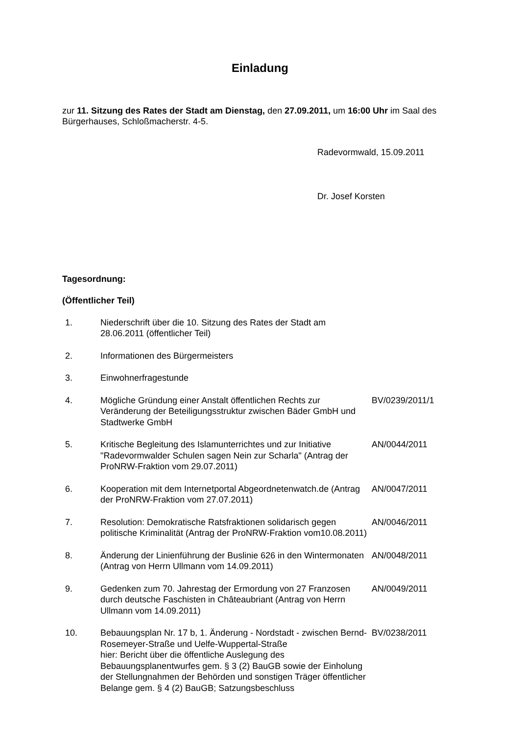Einladung
zur 11. Sitzung des Rates der Stadt am Dienstag, den 27.09.2011, um 16:00 Uhr im Saal des Bürgerhauses, Schloßmacherstr. 4-5.
Radevormwald, 15.09.2011
Dr. Josef Korsten
Tagesordnung:
(Öffentlicher Teil)
1. Niederschrift über die 10. Sitzung des Rates der Stadt am 28.06.2011 (öffentlicher Teil)
2. Informationen des Bürgermeisters
3. Einwohnerfragestunde
4. Mögliche Gründung einer Anstalt öffentlichen Rechts zur Veränderung der Beteiligungsstruktur zwischen Bäder GmbH und Stadtwerke GmbH
BV/0239/2011/1
5. Kritische Begleitung des Islamunterrichtes und zur Initiative "Radevormwalder Schulen sagen Nein zur Scharla" (Antrag der ProNRW-Fraktion vom 29.07.2011)
AN/0044/2011
6. Kooperation mit dem Internetportal Abgeordnetenwatch.de (Antrag der ProNRW-Fraktion vom 27.07.2011)
AN/0047/2011
7. Resolution: Demokratische Ratsfraktionen solidarisch gegen politische Kriminalität (Antrag der ProNRW-Fraktion vom10.08.2011)
AN/0046/2011
8. Änderung der Linienführung der Buslinie 626 in den Wintermonaten (Antrag von Herrn Ullmann vom 14.09.2011)
AN/0048/2011
9. Gedenken zum 70. Jahrestag der Ermordung von 27 Franzosen durch deutsche Faschisten in Châteaubriant (Antrag von Herrn Ullmann vom 14.09.2011)
AN/0049/2011
10. Bebauungsplan Nr. 17 b, 1. Änderung - Nordstadt - zwischen Bernd-Rosemeyer-Straße und Uelfe-Wuppertal-Straße
hier: Bericht über die öffentliche Auslegung des Bebauungsplanentwurfes gem. § 3 (2) BauGB sowie der Einholung der Stellungnahmen der Behörden und sonstigen Träger öffentlicher Belange gem. § 4 (2) BauGB; Satzungsbeschluss
BV/0238/2011